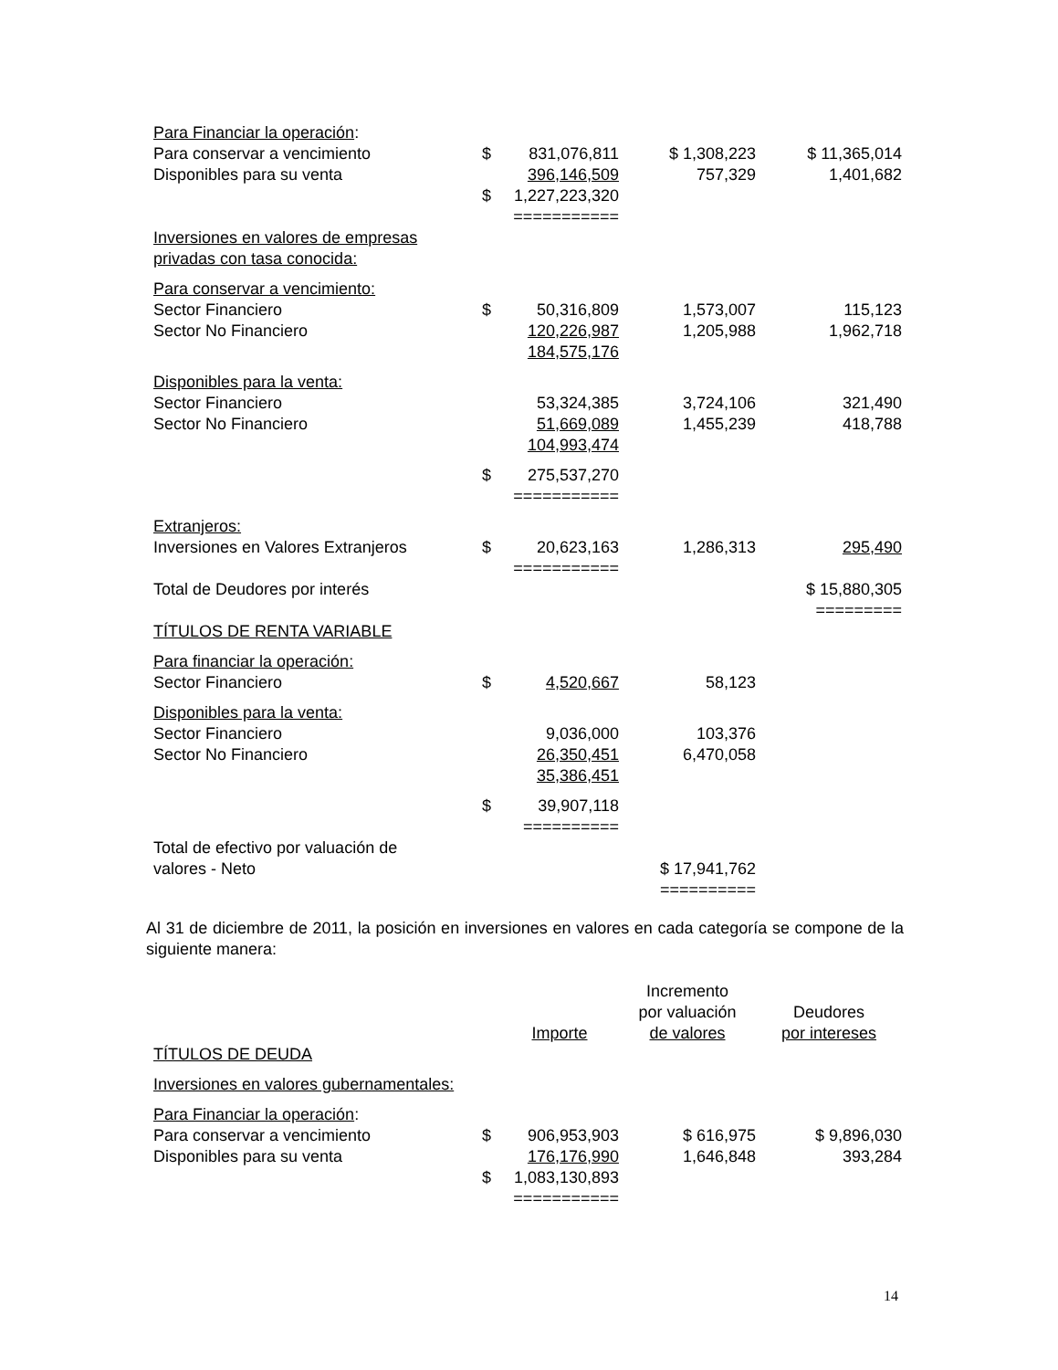| Para Financiar la operación : | | | | |
| Para conservar a vencimiento | $ | 831,076,811 | $ 1,308,223 | $ 11,365,014 |
| Disponibles para su venta | | 396,146,509 | 757,329 | 1,401,682 |
| | $ | 1,227,223,320 | | |
| | | =========== | | |
| Inversiones en valores de empresas | | | | |
| privadas con tasa conocida: | | | | |
| Para conservar a vencimiento: | | | | |
| Sector Financiero | $ | 50,316,809 | 1,573,007 | 115,123 |
| Sector No Financiero | | 120,226,987 | 1,205,988 | 1,962,718 |
| | | 184,575,176 | | |
| Disponibles para la venta: | | | | |
| Sector Financiero | | 53,324,385 | 3,724,106 | 321,490 |
| Sector No Financiero | | 51,669,089 | 1,455,239 | 418,788 |
| | | 104,993,474 | | |
| | $ | 275,537,270 | | |
| | | =========== | | |
| Extranjeros: | | | | |
| Inversiones en Valores Extranjeros | $ | 20,623,163 | 1,286,313 | 295,490 |
| | | =========== | | |
| Total de Deudores por interés | | | | $ 15,880,305 |
| | | | | ========= |
| TÍTULOS DE RENTA VARIABLE | | | | |
| Para financiar la operación: | | | | |
| Sector Financiero | $ | 4,520,667 | 58,123 | |
| Disponibles para la venta: | | | | |
| Sector Financiero | | 9,036,000 | 103,376 | |
| Sector No Financiero | | 26,350,451 | 6,470,058 | |
| | | 35,386,451 | | |
| | $ | 39,907,118 | | |
| | | ========== | | |
| Total de efectivo por valuación de | | | | |
| valores - Neto | | | $ 17,941,762 | |
| | | | ========== | |
Al 31 de diciembre de 2011, la posición en inversiones en valores en cada categoría se compone de la siguiente manera:
| | | | Incremento | |
| | | | por valuación | Deudores |
| | | Importe | de valores | por intereses |
| TÍTULOS DE DEUDA | | | | |
| Inversiones en valores gubernamentales: | | | | |
| Para Financiar la operación : | | | | |
| Para conservar a vencimiento | $ | 906,953,903 | $ 616,975 | $ 9,896,030 |
| Disponibles para su venta | | 176,176,990 | 1,646,848 | 393,284 |
| | $ | 1,083,130,893 | | |
| | | =========== | | |
14